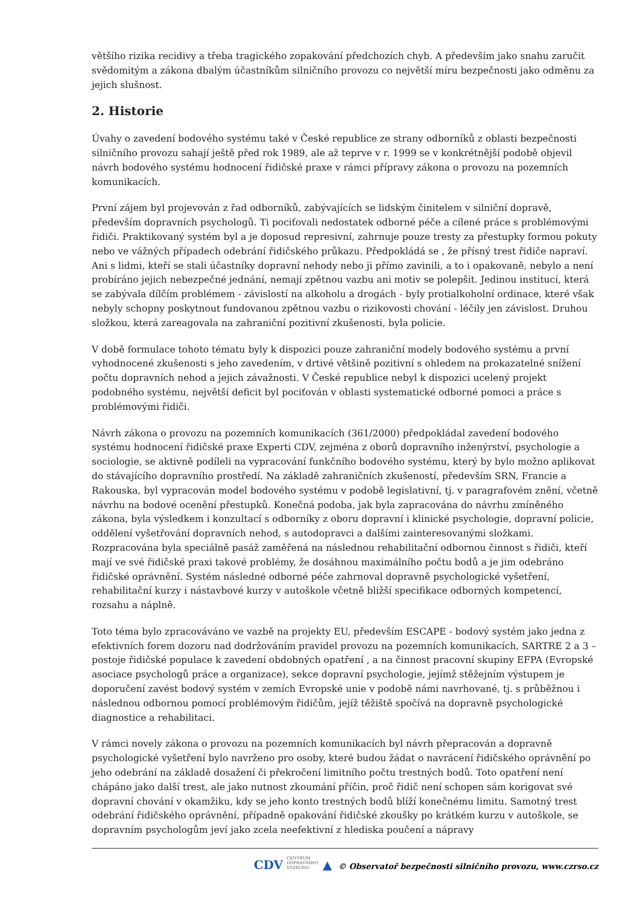většího rizika recidivy a třeba tragického zopakování předchozích chyb. A především jako snahu zaručit svědomitým a zákona dbalým účastníkům silničního provozu co největší míru bezpečnosti jako odměnu za jejich slušnost.
2. Historie
Úvahy o zavedení bodového systému také v České republice ze strany odborníků z oblasti bezpečnosti silničního provozu sahají ještě před rok 1989, ale až teprve v r. 1999 se v konkrétnější podobě objevil návrh bodového systému hodnocení řidičské praxe v rámci přípravy zákona o provozu na pozemních komunikacích.
První zájem byl projevován z řad odborníků, zabývajících se lidským činitelem v silniční dopravě, především dopravních psychologů. Ti pociťovali nedostatek odborné péče a cílené práce s problémovými řidiči. Praktikovaný systém byl a je doposud represivní, zahrnuje pouze tresty za přestupky formou pokuty nebo ve vážných případech odebrání řidičského průkazu. Předpokládá se , že přísný trest řidiče napraví. Ani s lidmi, kteří se stali účastníky dopravní nehody nebo ji přímo zavinili, a to i opakovaně, nebylo a není probíráno jejich nebezpečné jednání, nemají zpětnou vazbu ani motiv se polepšit. Jedinou institucí, která se zabývala dílčím problémem - závislostí na alkoholu a drogách - byly protialkoholní ordinace, které však nebyly schopny poskytnout fundovanou zpětnou vazbu o rizikovosti chování - léčily jen závislost. Druhou složkou, která zareagovala na zahraniční pozitivní zkušenosti, byla policie.
V době formulace tohoto tématu byly k dispozici pouze zahraniční modely bodového systému a první vyhodnocené zkušenosti s jeho zavedením, v drtivé většině pozitivní s ohledem na prokazatelné snížení počtu dopravních nehod a jejich závažnosti. V České republice nebyl k dispozici ucelený projekt podobného systému, největší deficit byl pociťován v oblasti systematické odborné pomoci a práce s problémovými řidiči.
Návrh zákona o provozu na pozemních komunikacích (361/2000) předpokládal zavedení bodového systému hodnocení řidičské praxe Experti CDV, zejména z oborů dopravního inženýrství, psychologie a sociologie, se aktivně podíleli na vypracování funkčního bodového systému, který by bylo možno aplikovat do stávajícího dopravního prostředí. Na základě zahraničních zkušeností, především SRN, Francie a Rakouska, byl vypracován model bodového systému v podobě legislativní, tj. v paragrafovém znění, včetně návrhu na bodové ocenění přestupků. Konečná podoba, jak byla zapracována do návrhu zmíněného zákona, byla výsledkem i konzultací s odborníky z oboru dopravní i klinické psychologie, dopravní policie, oddělení vyšetřování dopravních nehod, s autodopravci a dalšími zainteresovanými složkami. Rozpracována byla speciálně pasáž zaměřená na následnou rehabilitační odbornou činnost s řidiči, kteří mají ve své řidičské praxi takové problémy, že dosáhnou maximálního počtu bodů a je jim odebráno řidičské oprávnění. Systém následné odborné péče zahrnoval dopravně psychologické vyšetření, rehabilitační kurzy i nástavbové kurzy v autoškole včetně bližší specifikace odborných kompetencí, rozsahu a náplně.
Toto téma bylo zpracováváno ve vazbě na projekty EU, především ESCAPE - bodový systém jako jedna z efektivních forem dozoru nad dodržováním pravidel provozu na pozemních komunikacích, SARTRE 2 a 3 – postoje řidičské populace k zavedení obdobných opatření , a na činnost pracovní skupiny EFPA (Evropské asociace psychologů práce a organizace), sekce dopravní psychologie, jejímž stěžejním výstupem je doporučení zavést bodový systém v zemích Evropské unie v podobě námi navrhované, tj. s průběžnou i následnou odbornou pomocí problémovým řidičům, jejíž těžiště spočívá na dopravně psychologické diagnostice a rehabilitaci.
V rámci novely zákona o provozu na pozemních komunikacích byl návrh přepracován a dopravně psychologické vyšetření bylo navrženo pro osoby, které budou žádat o navrácení řidičského oprávnění po jeho odebrání na základě dosažení či překročení limitního počtu trestných bodů. Toto opatření není chápáno jako další trest, ale jako nutnost zkoumání příčin, proč řidič není schopen sám korigovat své dopravní chování v okamžiku, kdy se jeho konto trestných bodů blíží konečnému limitu. Samotný trest odebrání řidičského oprávnění, případně opakování řidičské zkoušky po krátkém kurzu v autoškole, se dopravním psychologům jeví jako zcela neefektivní z hlediska poučení a nápravy
CDV CENTRUM
DOPRAVNÍHO
VÝZKUMU ▲ © Observatoř bezpečnosti silničního provozu, www.czrso.cz